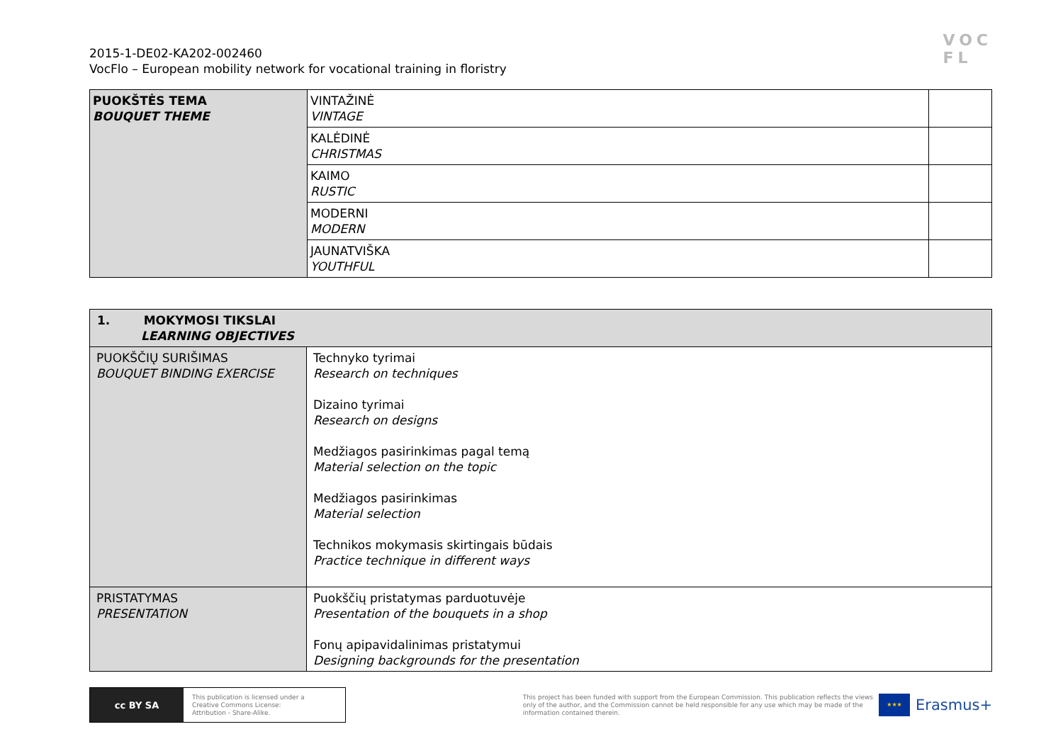2015-1-DE02-KA202-002460
VocFlo – European mobility network for vocational training in floristry
VOC
FL
| PUOKŠTĖS TEMA BOUQUET THEME | VINTAŽINĖ VINTAGE | |
| | KALĖDINĖ CHRISTMAS | |
| | KAIMO RUSTIC | |
| | MODERNI MODERN | |
| | JAUNATVIŠKA YOUTHFUL | |
| 1. MOKYMOSI TIKSLAI LEARNING OBJECTIVES | |
| PUOKŠČIŲ SURIŠIMAS BOUQUET BINDING EXERCISE | Technyko tyrimai Research on techniques Dizaino tyrimai Research on designs Medžiagos pasirinkimas pagal temą Material selection on the topic Medžiagos pasirinkimas Material selection Technikos mokymasis skirtingais būdais Practice technique in different ways |
| PRISTATYMAS PRESENTATION | Puokščių pristatymas parduotuvėje Presentation of the bouquets in a shop Fonų apipavidalinimas pristatymui Designing backgrounds for the presentation |
cc BY SA
This publication is licensed under a
Creative Commons License:
Attribution - Share-Alike.
This project has been funded with support from the European Commission. This publication reflects the views
only of the author, and the Commission cannot be held responsible for any use which may be made of the
information contained therein.
★★★
Erasmus+